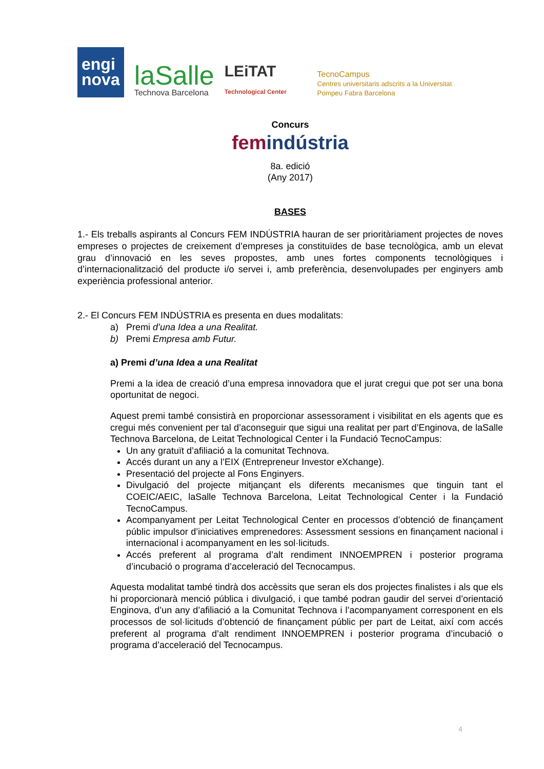engi
nova
laSalle
Technova Barcelona
LEiTAT Technological Center
TecnoCampus
Centres universitaris adscrits a la Universitat Pompeu Fabra Barcelona
Concurs
femindústria
8a. edició
(Any 2017)
BASES
1.- Els treballs aspirants al Concurs FEM INDÚSTRIA hauran de ser prioritàriament projectes de noves empreses o projectes de creixement d’empreses ja constituïdes de base tecnològica, amb un elevat grau d’innovació en les seves propostes, amb unes fortes components tecnològiques i d’internacionalització del producte i/o servei i, amb preferència, desenvolupades per enginyers amb experiència professional anterior.
2.- El Concurs FEM INDÚSTRIA es presenta en dues modalitats:
a) Premi d’una Idea a una Realitat.
b) Premi Empresa amb Futur.
a) Premi d’una Idea a una Realitat
Premi a la idea de creació d’una empresa innovadora que el jurat cregui que pot ser una bona oportunitat de negoci.
Aquest premi també consistirà en proporcionar assessorament i visibilitat en els agents que es cregui més convenient per tal d’aconseguir que sigui una realitat per part d’Enginova, de laSalle Technova Barcelona, de Leitat Technological Center i la Fundació TecnoCampus:
Un any gratuït d’afiliació a la comunitat Technova.
Accés durant un any a l’EIX (Entrepreneur Investor eXchange).
Presentació del projecte al Fons Enginyers.
Divulgació del projecte mitjançant els diferents mecanismes que tinguin tant el COEIC/AEIC, laSalle Technova Barcelona, Leitat Technological Center i la Fundació TecnoCampus.
Acompanyament per Leitat Technological Center en processos d’obtenció de finançament públic impulsor d’iniciatives emprenedores: Assessment sessions en finançament nacional i internacional i acompanyament en les sol·licituds.
Accés preferent al programa d’alt rendiment INNOEMPREN i posterior programa d’incubació o programa d’acceleració del Tecnocampus.
Aquesta modalitat també tindrà dos accèssits que seran els dos projectes finalistes i als que els hi proporcionarà menció pública i divulgació, i que també podran gaudir del servei d’orientació Enginova, d’un any d’afiliació a la Comunitat Technova i l’acompanyament corresponent en els processos de sol·licituds d’obtenció de finançament públic per part de Leitat, així com accés preferent al programa d’alt rendiment INNOEMPREN i posterior programa d’incubació o programa d’acceleració del Tecnocampus.
4